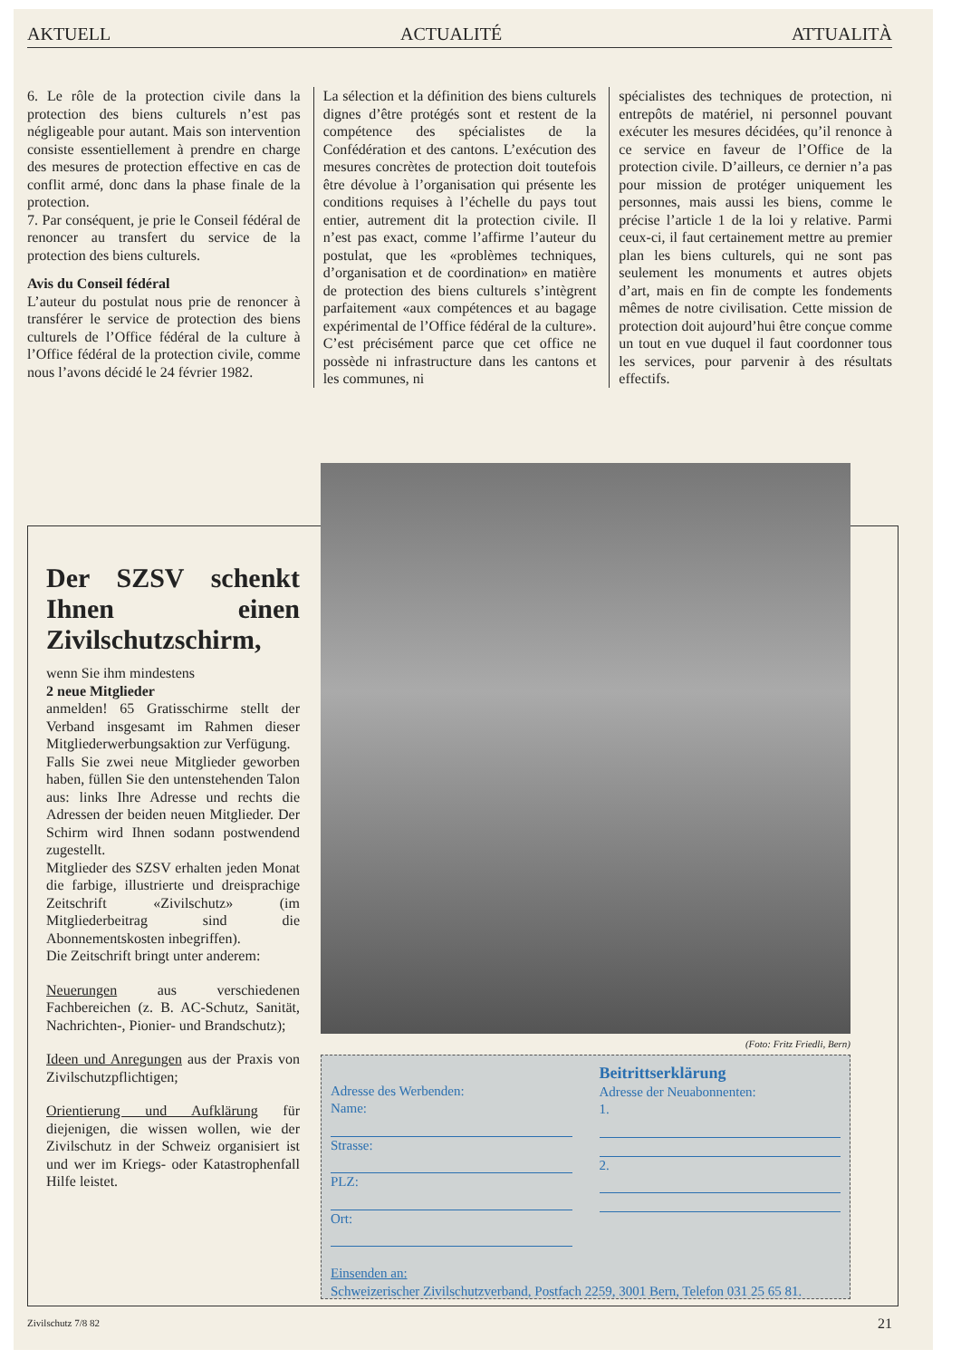AKTUELL ACTUALITÉ ATTUALITÀ
6. Le rôle de la protection civile dans la protection des biens culturels n’est pas négligeable pour autant. Mais son intervention consiste essentiellement à prendre en charge des mesures de protection effective en cas de conflit armé, donc dans la phase finale de la protection.
7. Par conséquent, je prie le Conseil fédéral de renoncer au transfert du service de la protection des biens culturels.
Avis du Conseil fédéral
L’auteur du postulat nous prie de renoncer à transférer le service de protection des biens culturels de l’Office fédéral de la culture à l’Office fédéral de la protection civile, comme nous l’avons décidé le 24 février 1982.
La sélection et la définition des biens culturels dignes d’être protégés sont et restent de la compétence des spécialistes de la Confédération et des cantons. L’exécution des mesures concrètes de protection doit toutefois être dévolue à l’organisation qui présente les conditions requises à l’échelle du pays tout entier, autrement dit la protection civile. Il n’est pas exact, comme l’affirme l’auteur du postulat, que les «problèmes techniques, d’organisation et de coordination» en matière de protection des biens culturels s’intègrent parfaitement «aux compétences et au bagage expérimental de l’Office fédéral de la culture». C’est précisément parce que cet office ne possède ni infrastructure dans les cantons et les communes, ni
spécialistes des techniques de protection, ni entrepôts de matériel, ni personnel pouvant exécuter les mesures décidées, qu’il renonce à ce service en faveur de l’Office de la protection civile. D’ailleurs, ce dernier n’a pas pour mission de protéger uniquement les personnes, mais aussi les biens, comme le précise l’article 1 de la loi y relative. Parmi ceux-ci, il faut certainement mettre au premier plan les biens culturels, qui ne sont pas seulement les monuments et autres objets d’art, mais en fin de compte les fondements mêmes de notre civilisation. Cette mission de protection doit aujourd’hui être conçue comme un tout en vue duquel il faut coordonner tous les services, pour parvenir à des résultats effectifs.
Der SZSV schenkt Ihnen einen Zivilschutzschirm,
wenn Sie ihm mindestens
2 neue Mitglieder
anmelden! 65 Gratisschirme stellt der Verband insgesamt im Rahmen dieser Mitgliederwerbungsaktion zur Verfügung.
Falls Sie zwei neue Mitglieder geworben haben, füllen Sie den untenstehenden Talon aus: links Ihre Adresse und rechts die Adressen der beiden neuen Mitglieder. Der Schirm wird Ihnen sodann postwendend zugestellt.
Mitglieder des SZSV erhalten jeden Monat die farbige, illustrierte und dreisprachige Zeitschrift «Zivilschutz» (im Mitgliederbeitrag sind die Abonnementskosten inbegriffen).
Die Zeitschrift bringt unter anderem:
Neuerungen aus verschiedenen Fachbereichen (z. B. AC-Schutz, Sanität, Nachrichten-, Pionier- und Brandschutz);
Ideen und Anregungen aus der Praxis von Zivilschutzpflichtigen;
Orientierung und Aufklärung für diejenigen, die wissen wollen, wie der Zivilschutz in der Schweiz organisiert ist und wer im Kriegs- oder Katastrophenfall Hilfe leistet.
(Foto: Fritz Friedli, Bern)
Adresse des Werbenden:
Name:
Strasse:
PLZ:
Ort:
Beitrittserklärung
Adresse der Neuabonnenten:
1.
2.
Einsenden an:
Schweizerischer Zivilschutzverband, Postfach 2259, 3001 Bern, Telefon 031 25 65 81.
Zivilschutz 7/8 82 21